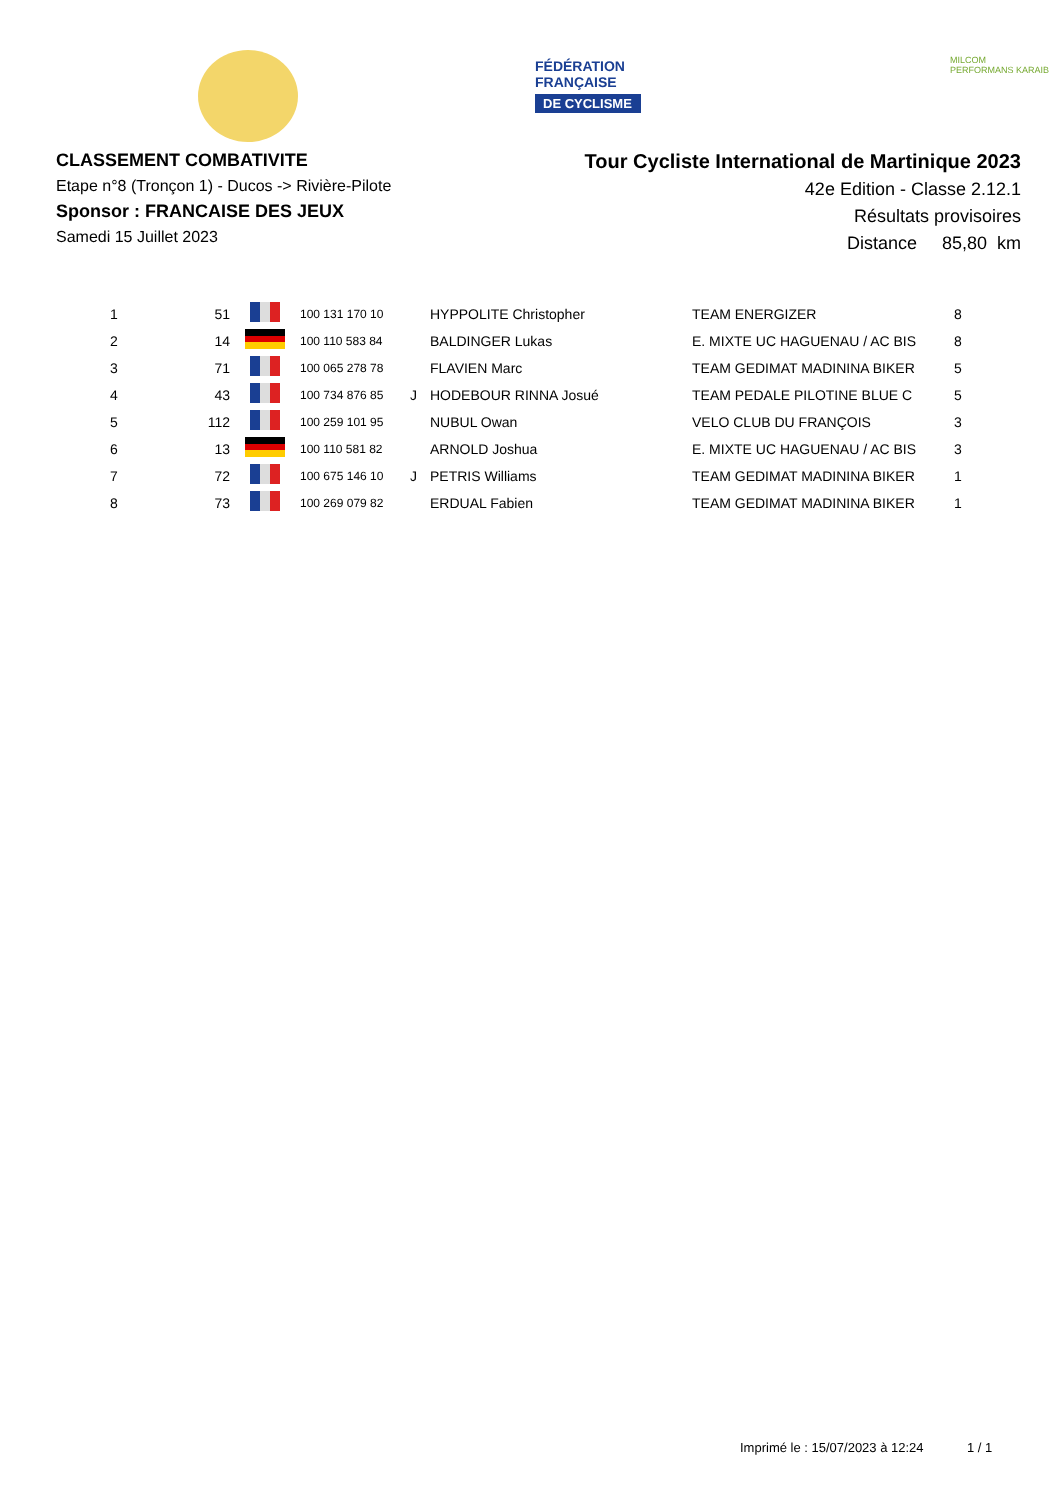FÉDÉRATION
FRANÇAISE
DE CYCLISME
MILCOM
PERFORMANS KARAIB
CLASSEMENT COMBATIVITE
Etape n°8 (Tronçon 1) - Ducos -> Rivière-Pilote
Sponsor : FRANCAISE DES JEUX
Samedi 15 Juillet 2023
Tour Cycliste International de Martinique 2023
42e Edition - Classe 2.12.1
Résultats provisoires
Distance 85,80 km
| 1 | 51 | | 100 131 170 10 | | HYPPOLITE Christopher | TEAM ENERGIZER | 8 |
| 2 | 14 | | 100 110 583 84 | | BALDINGER Lukas | E. MIXTE UC HAGUENAU / AC BIS | 8 |
| 3 | 71 | | 100 065 278 78 | | FLAVIEN Marc | TEAM GEDIMAT MADININA BIKER | 5 |
| 4 | 43 | | 100 734 876 85 | J | HODEBOUR RINNA Josué | TEAM PEDALE PILOTINE BLUE C | 5 |
| 5 | 112 | | 100 259 101 95 | | NUBUL Owan | VELO CLUB DU FRANÇOIS | 3 |
| 6 | 13 | | 100 110 581 82 | | ARNOLD Joshua | E. MIXTE UC HAGUENAU / AC BIS | 3 |
| 7 | 72 | | 100 675 146 10 | J | PETRIS Williams | TEAM GEDIMAT MADININA BIKER | 1 |
| 8 | 73 | | 100 269 079 82 | | ERDUAL Fabien | TEAM GEDIMAT MADININA BIKER | 1 |
Imprimé le : 15/07/2023 à 12:24 1 / 1